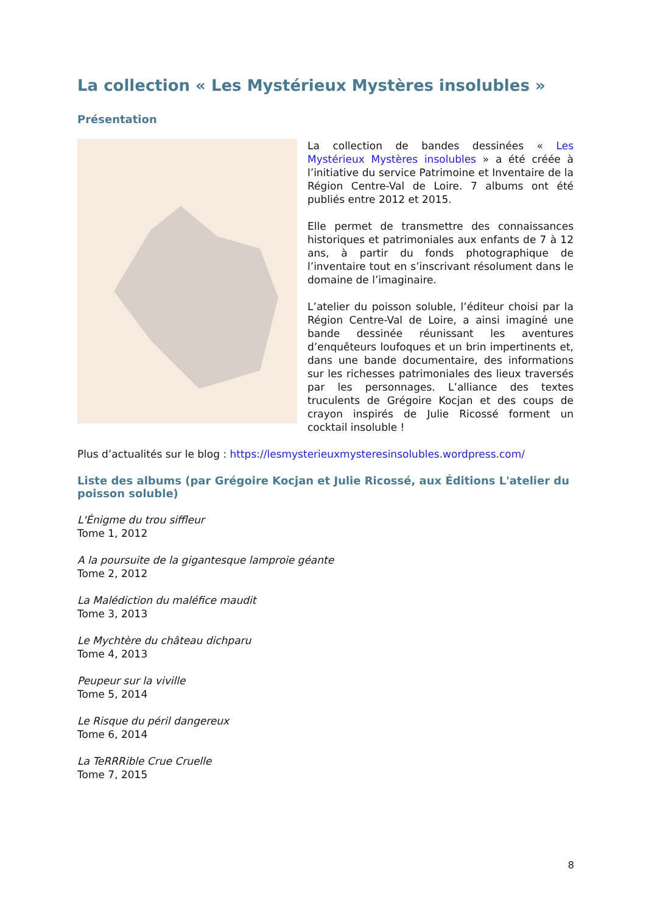La collection « Les Mystérieux Mystères insolubles »
Présentation
La collection de bandes dessinées « Les Mystérieux Mystères insolubles » a été créée à l’initiative du service Patrimoine et Inventaire de la Région Centre-Val de Loire. 7 albums ont été publiés entre 2012 et 2015.
Elle permet de transmettre des connaissances historiques et patrimoniales aux enfants de 7 à 12 ans, à partir du fonds photographique de l’inventaire tout en s’inscrivant résolument dans le domaine de l’imaginaire.
L’atelier du poisson soluble, l’éditeur choisi par la Région Centre-Val de Loire, a ainsi imaginé une bande dessinée réunissant les aventures d’enquêteurs loufoques et un brin impertinents et, dans une bande documentaire, des informations sur les richesses patrimoniales des lieux traversés par les personnages. L’alliance des textes truculents de Grégoire Kocjan et des coups de crayon inspirés de Julie Ricossé forment un cocktail insoluble !
Plus d’actualités sur le blog : https://lesmysterieuxmysteresinsolubles.wordpress.com/
Liste des albums (par Grégoire Kocjan et Julie Ricossé, aux Éditions L'atelier du poisson soluble)
L'Énigme du trou siffleur
Tome 1, 2012
A la poursuite de la gigantesque lamproie géante
Tome 2, 2012
La Malédiction du maléfice maudit
Tome 3, 2013
Le Mychtère du château dichparu
Tome 4, 2013
Peupeur sur la viville
Tome 5, 2014
Le Risque du péril dangereux
Tome 6, 2014
La TeRRRible Crue Cruelle
Tome 7, 2015
8